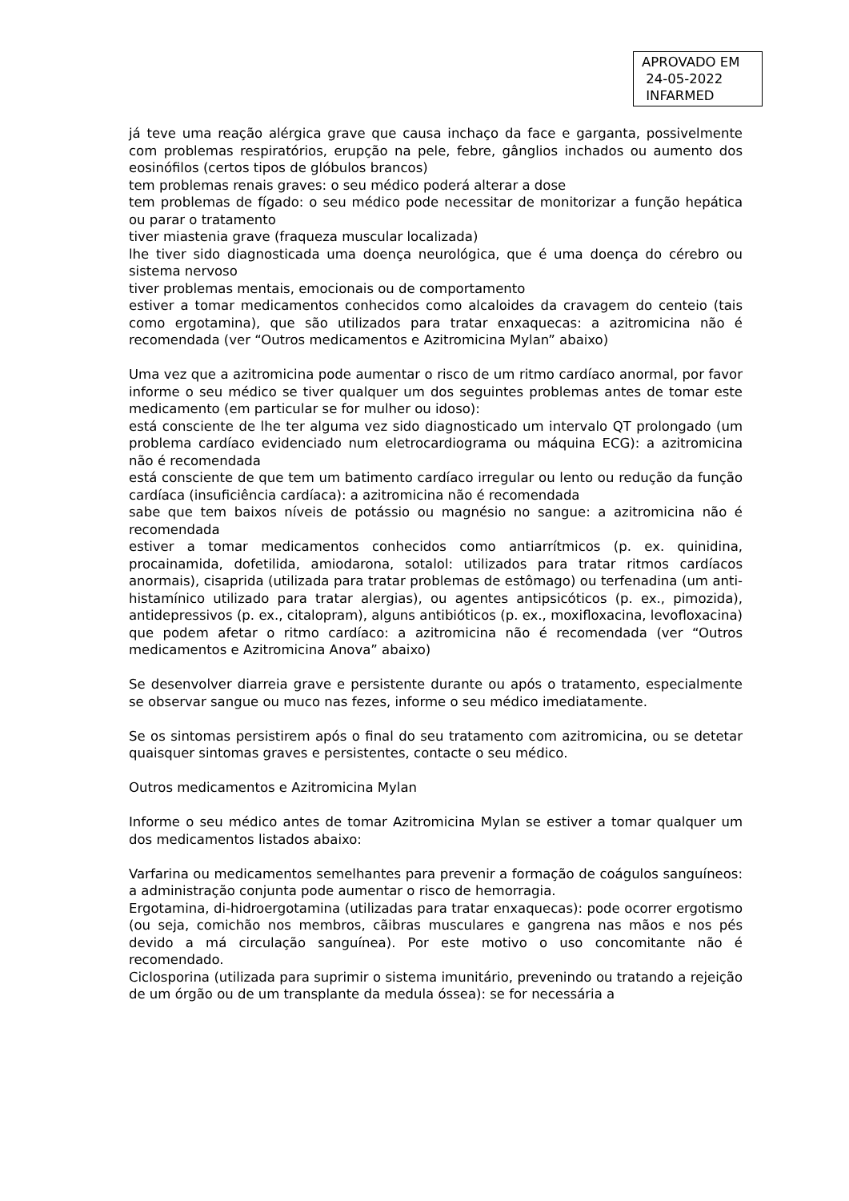APROVADO EM
24-05-2022
INFARMED
já teve uma reação alérgica grave que causa inchaço da face e garganta, possivelmente com problemas respiratórios, erupção na pele, febre, gânglios inchados ou aumento dos eosinófilos (certos tipos de glóbulos brancos)
tem problemas renais graves: o seu médico poderá alterar a dose
tem problemas de fígado: o seu médico pode necessitar de monitorizar a função hepática ou parar o tratamento
tiver miastenia grave (fraqueza muscular localizada)
lhe tiver sido diagnosticada uma doença neurológica, que é uma doença do cérebro ou sistema nervoso
tiver problemas mentais, emocionais ou de comportamento
estiver a tomar medicamentos conhecidos como alcaloides da cravagem do centeio (tais como ergotamina), que são utilizados para tratar enxaquecas: a azitromicina não é recomendada (ver “Outros medicamentos e Azitromicina Mylan” abaixo)
Uma vez que a azitromicina pode aumentar o risco de um ritmo cardíaco anormal, por favor informe o seu médico se tiver qualquer um dos seguintes problemas antes de tomar este medicamento (em particular se for mulher ou idoso):
está consciente de lhe ter alguma vez sido diagnosticado um intervalo QT prolongado (um problema cardíaco evidenciado num eletrocardiograma ou máquina ECG): a azitromicina não é recomendada
está consciente de que tem um batimento cardíaco irregular ou lento ou redução da função cardíaca (insuficiência cardíaca): a azitromicina não é recomendada
sabe que tem baixos níveis de potássio ou magnésio no sangue: a azitromicina não é recomendada
estiver a tomar medicamentos conhecidos como antiarrítmicos (p. ex. quinidina, procainamida, dofetilida, amiodarona, sotalol: utilizados para tratar ritmos cardíacos anormais), cisaprida (utilizada para tratar problemas de estômago) ou terfenadina (um anti-histamínico utilizado para tratar alergias), ou agentes antipsicóticos (p. ex., pimozida), antidepressivos (p. ex., citalopram), alguns antibióticos (p. ex., moxifloxacina, levofloxacina) que podem afetar o ritmo cardíaco: a azitromicina não é recomendada (ver “Outros medicamentos e Azitromicina Anova” abaixo)
Se desenvolver diarreia grave e persistente durante ou após o tratamento, especialmente se observar sangue ou muco nas fezes, informe o seu médico imediatamente.
Se os sintomas persistirem após o final do seu tratamento com azitromicina, ou se detetar quaisquer sintomas graves e persistentes, contacte o seu médico.
Outros medicamentos e Azitromicina Mylan
Informe o seu médico antes de tomar Azitromicina Mylan se estiver a tomar qualquer um dos medicamentos listados abaixo:
Varfarina ou medicamentos semelhantes para prevenir a formação de coágulos sanguíneos: a administração conjunta pode aumentar o risco de hemorragia.
Ergotamina, di-hidroergotamina (utilizadas para tratar enxaquecas): pode ocorrer ergotismo (ou seja, comichão nos membros, cãibras musculares e gangrena nas mãos e nos pés devido a má circulação sanguínea). Por este motivo o uso concomitante não é recomendado.
Ciclosporina (utilizada para suprimir o sistema imunitário, prevenindo ou tratando a rejeição de um órgão ou de um transplante da medula óssea): se for necessária a